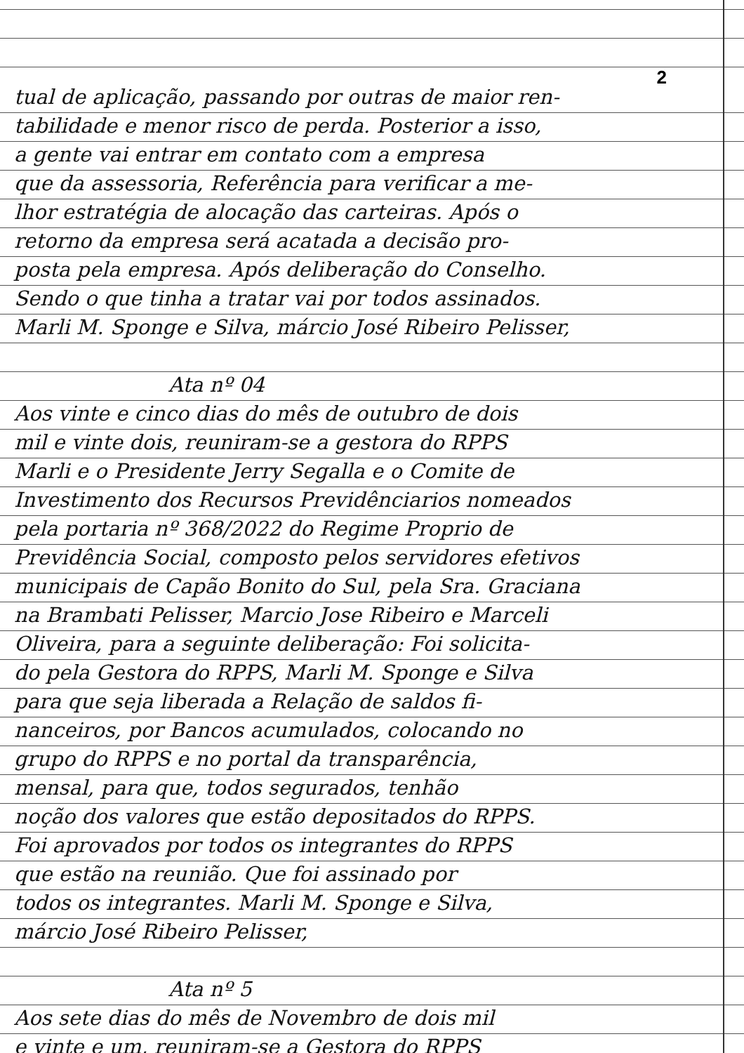2
tual de aplicação, passando por outras de maior ren-
tabilidade e menor risco de perda. Posterior a isso,
a gente vai entrar em contato com a empresa
que da assessoria, Referência para verificar a me-
lhor estratégia de alocação das carteiras. Após o
retorno da empresa será acatada a decisão pro-
posta pela empresa. Após deliberação do Conselho.
Sendo o que tinha a tratar vai por todos assinados.
Marli M. Sponge e Silva, márcio José Ribeiro Pelisser,
Ata nº 04
Aos vinte e cinco dias do mês de outubro de dois
mil e vinte dois, reuniram-se a gestora do RPPS
Marli e o Presidente Jerry Segalla e o Comite de
Investimento dos Recursos Previdênciarios nomeados
pela portaria nº 368/2022 do Regime Proprio de
Previdência Social, composto pelos servidores efetivos
municipais de Capão Bonito do Sul, pela Sra. Graciana
na Brambati Pelisser, Marcio Jose Ribeiro e Marceli
Oliveira, para a seguinte deliberação: Foi solicita-
do pela Gestora do RPPS, Marli M. Sponge e Silva
para que seja liberada a Relação de saldos fi-
nanceiros, por Bancos acumulados, colocando no
grupo do RPPS e no portal da transparência,
mensal, para que, todos segurados, tenhão
noção dos valores que estão depositados do RPPS.
Foi aprovados por todos os integrantes do RPPS
que estão na reunião. Que foi assinado por
todos os integrantes. Marli M. Sponge e Silva,
márcio José Ribeiro Pelisser,
Ata nº 5
Aos sete dias do mês de Novembro de dois mil
e vinte e um, reuniram-se a Gestora do RPPS